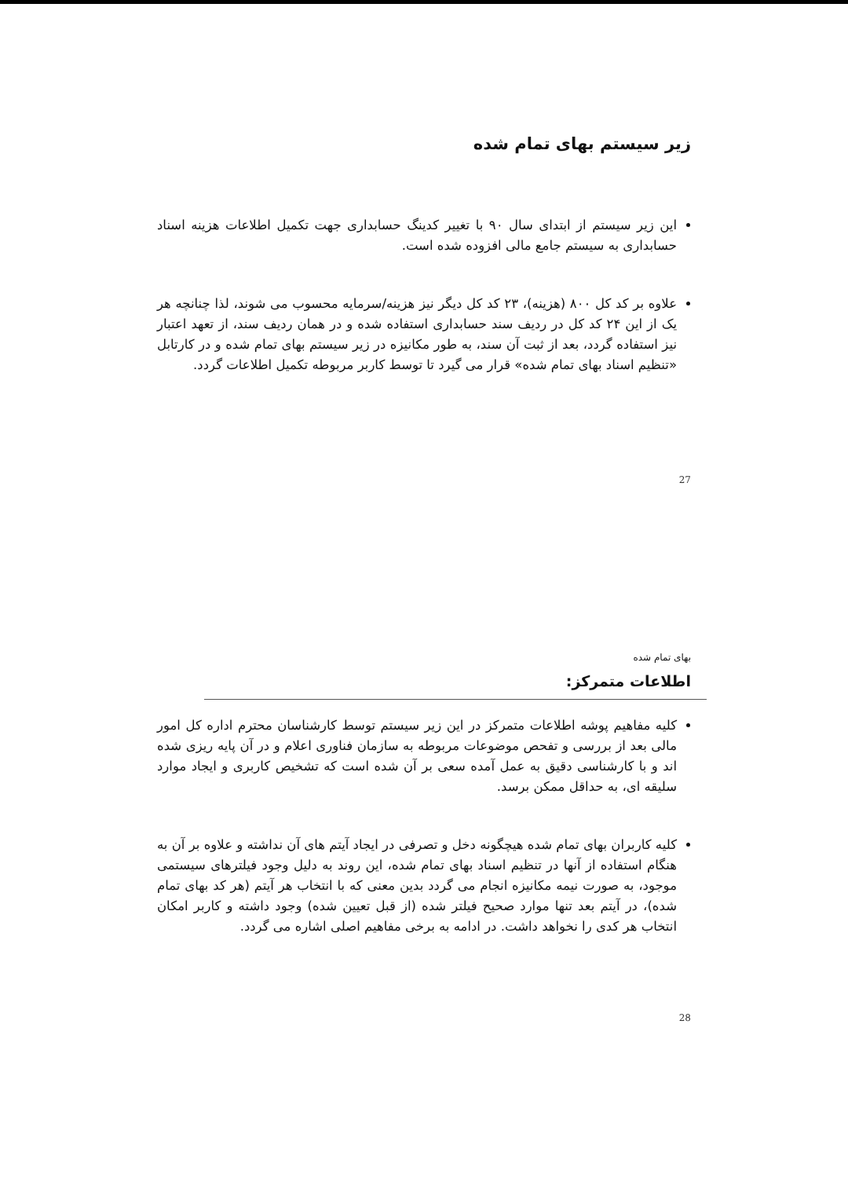زیر سیستم بهای تمام شده
این زیر سیستم از ابتدای سال ۹۰ با تغییر کدینگ حسابداری جهت تکمیل اطلاعات هزینه اسناد حسابداری به سیستم جامع مالی افزوده شده است.
علاوه بر کد کل ۸۰۰ (هزینه)، ۲۳ کد کل دیگر نیز هزینه/سرمایه محسوب می شوند، لذا چنانچه هر یک از این ۲۴ کد کل در ردیف سند حسابداری استفاده شده و در همان ردیف سند، از تعهد اعتبار نیز استفاده گردد، بعد از ثبت آن سند، به طور مکانیزه در زیر سیستم بهای تمام شده و در کارتابل «تنظیم اسناد بهای تمام شده» قرار می گیرد تا توسط کاربر مربوطه تکمیل اطلاعات گردد.
27
بهای تمام شده
اطلاعات متمرکز:
کلیه مفاهیم پوشه اطلاعات متمرکز در این زیر سیستم توسط کارشناسان محترم اداره کل امور مالی بعد از بررسی و تفحص موضوعات مربوطه به سازمان فناوری اعلام و در آن پایه ریزی شده اند و با کارشناسی دقیق به عمل آمده سعی بر آن شده است که تشخیص کاربری و ایجاد موارد سلیقه ای، به حداقل ممکن برسد.
کلیه کاربران بهای تمام شده هیچگونه دخل و تصرفی در ایجاد آیتم های آن نداشته و علاوه بر آن به هنگام استفاده از آنها در تنظیم اسناد بهای تمام شده، این روند به دلیل وجود فیلترهای سیستمی موجود، به صورت نیمه مکانیزه انجام می گردد بدین معنی که با انتخاب هر آیتم (هر کد بهای تمام شده)، در آیتم بعد تنها موارد صحیح فیلتر شده (از قبل تعیین شده) وجود داشته و کاربر امکان انتخاب هر کدی را نخواهد داشت. در ادامه به برخی مفاهیم اصلی اشاره می گردد.
28